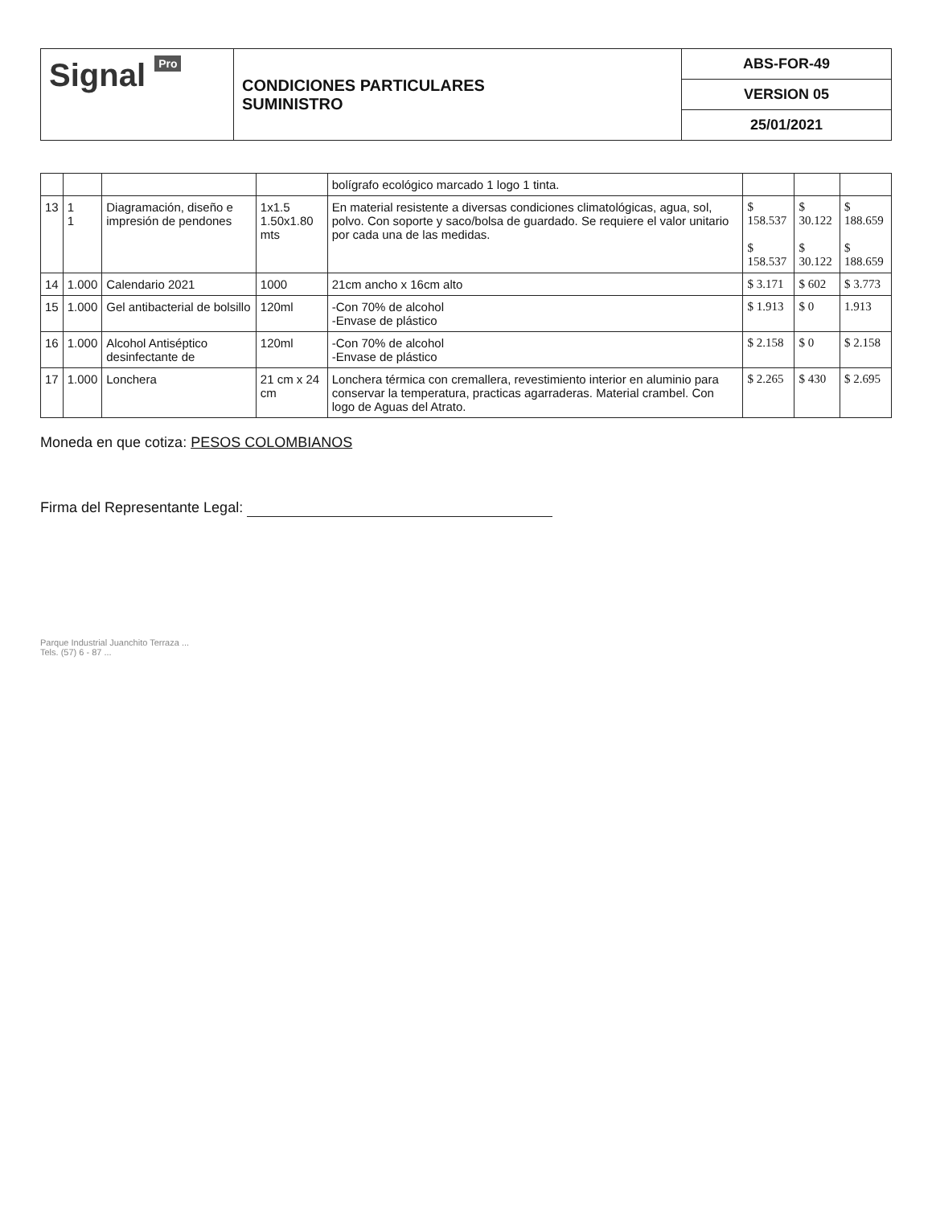Signal Pro
CONDICIONES PARTICULARES
SUMINISTRO
ABS-FOR-49
VERSION 05
25/01/2021
| | | | | bolígrafo ecológico marcado 1 logo 1 tinta. | | | |
| 13 | 1 1 | Diagramación, diseño e impresión de pendones | 1x1.5 1.50x1.80 mts | En material resistente a diversas condiciones climatológicas, agua, sol, polvo. Con soporte y saco/bolsa de guardado. Se requiere el valor unitario por cada una de las medidas. | $ 158.537 $ 158.537 | $ 30.122 $ 30.122 | $ 188.659 $ 188.659 |
| 14 | 1.000 | Calendario 2021 | 1000 | 21cm ancho x 16cm alto | $ 3.171 | $ 602 | $ 3.773 |
| 15 | 1.000 | Gel antibacterial de bolsillo | 120ml | -Con 70% de alcohol -Envase de plástico | $ 1.913 | $ 0 | 1.913 |
| 16 | 1.000 | Alcohol Antiséptico desinfectante de | 120ml | -Con 70% de alcohol -Envase de plástico | $ 2.158 | $ 0 | $ 2.158 |
| 17 | 1.000 | Lonchera | 21 cm x 24 cm | Lonchera térmica con cremallera, revestimiento interior en aluminio para conservar la temperatura, practicas agarraderas. Material crambel. Con logo de Aguas del Atrato. | $ 2.265 | $ 430 | $ 2.695 |
Moneda en que cotiza: PESOS COLOMBIANOS
Firma del Representante Legal:
Parque Industrial Juanchito Terraza ...
Tels. (57) 6 - 87 ...